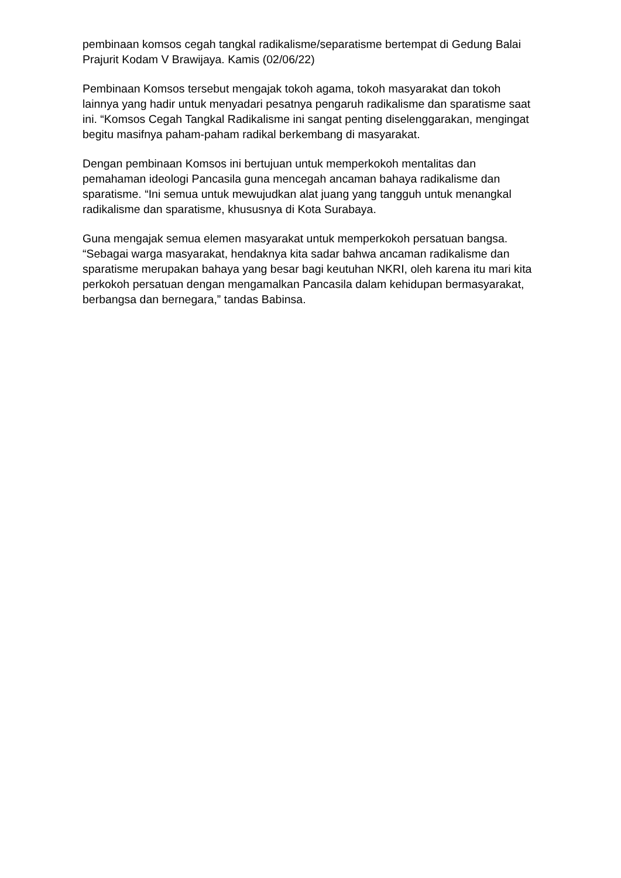pembinaan komsos cegah tangkal radikalisme/separatisme bertempat di Gedung Balai Prajurit Kodam V Brawijaya. Kamis (02/06/22)
Pembinaan Komsos tersebut mengajak tokoh agama, tokoh masyarakat dan tokoh lainnya yang hadir untuk menyadari pesatnya pengaruh radikalisme dan sparatisme saat ini. “Komsos Cegah Tangkal Radikalisme ini sangat penting diselenggarakan, mengingat begitu masifnya paham-paham radikal berkembang di masyarakat.
Dengan pembinaan Komsos ini bertujuan untuk memperkokoh mentalitas dan pemahaman ideologi Pancasila guna mencegah ancaman bahaya radikalisme dan sparatisme. “Ini semua untuk mewujudkan alat juang yang tangguh untuk menangkal radikalisme dan sparatisme, khususnya di Kota Surabaya.
Guna mengajak semua elemen masyarakat untuk memperkokoh persatuan bangsa. “Sebagai warga masyarakat, hendaknya kita sadar bahwa ancaman radikalisme dan sparatisme merupakan bahaya yang besar bagi keutuhan NKRI, oleh karena itu mari kita perkokoh persatuan dengan mengamalkan Pancasila dalam kehidupan bermasyarakat, berbangsa dan bernegara,” tandas Babinsa.